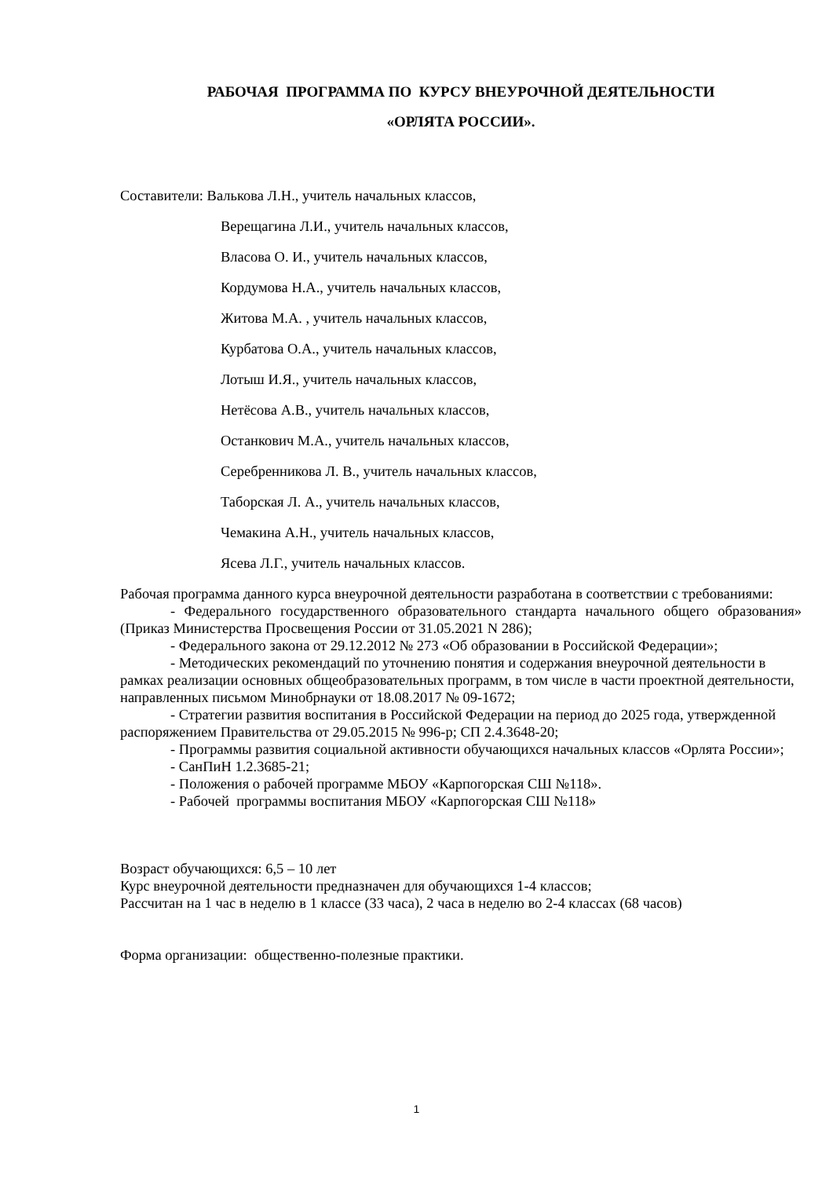РАБОЧАЯ ПРОГРАММА ПО КУРСУ ВНЕУРОЧНОЙ ДЕЯТЕЛЬНОСТИ
«ОРЛЯТА РОССИИ».
Составители: Валькова Л.Н., учитель начальных классов,
Верещагина Л.И., учитель начальных классов,
Власова О. И., учитель начальных классов,
Кордумова Н.А., учитель начальных классов,
Житова М.А. , учитель начальных классов,
Курбатова О.А., учитель начальных классов,
Лотыш И.Я., учитель начальных классов,
Нетёсова А.В., учитель начальных классов,
Останкович М.А., учитель начальных классов,
Серебренникова Л. В., учитель начальных классов,
Таборская Л. А., учитель начальных классов,
Чемакина А.Н., учитель начальных классов,
Ясева Л.Г., учитель начальных классов.
Рабочая программа данного курса внеурочной деятельности разработана в соответствии с требованиями:
- Федерального государственного образовательного стандарта начального общего образования» (Приказ Министерства Просвещения России от 31.05.2021 N 286);
- Федерального закона от 29.12.2012 № 273 «Об образовании в Российской Федерации»;
- Методических рекомендаций по уточнению понятия и содержания внеурочной деятельности в рамках реализации основных общеобразовательных программ, в том числе в части проектной деятельности, направленных письмом Минобрнауки от 18.08.2017 № 09-1672;
- Стратегии развития воспитания в Российской Федерации на период до 2025 года, утвержденной распоряжением Правительства от 29.05.2015 № 996-р; СП 2.4.3648-20;
- Программы развития социальной активности обучающихся начальных классов «Орлята России»;
- СанПиН 1.2.3685-21;
- Положения о рабочей программе МБОУ «Карпогорская СШ №118».
- Рабочей программы воспитания МБОУ «Карпогорская СШ №118»
Возраст обучающихся: 6,5 – 10 лет
Курс внеурочной деятельности предназначен для обучающихся 1-4 классов;
Рассчитан на 1 час в неделю в 1 классе (33 часа), 2 часа в неделю во 2-4 классах (68 часов)
Форма организации: общественно-полезные практики.
1